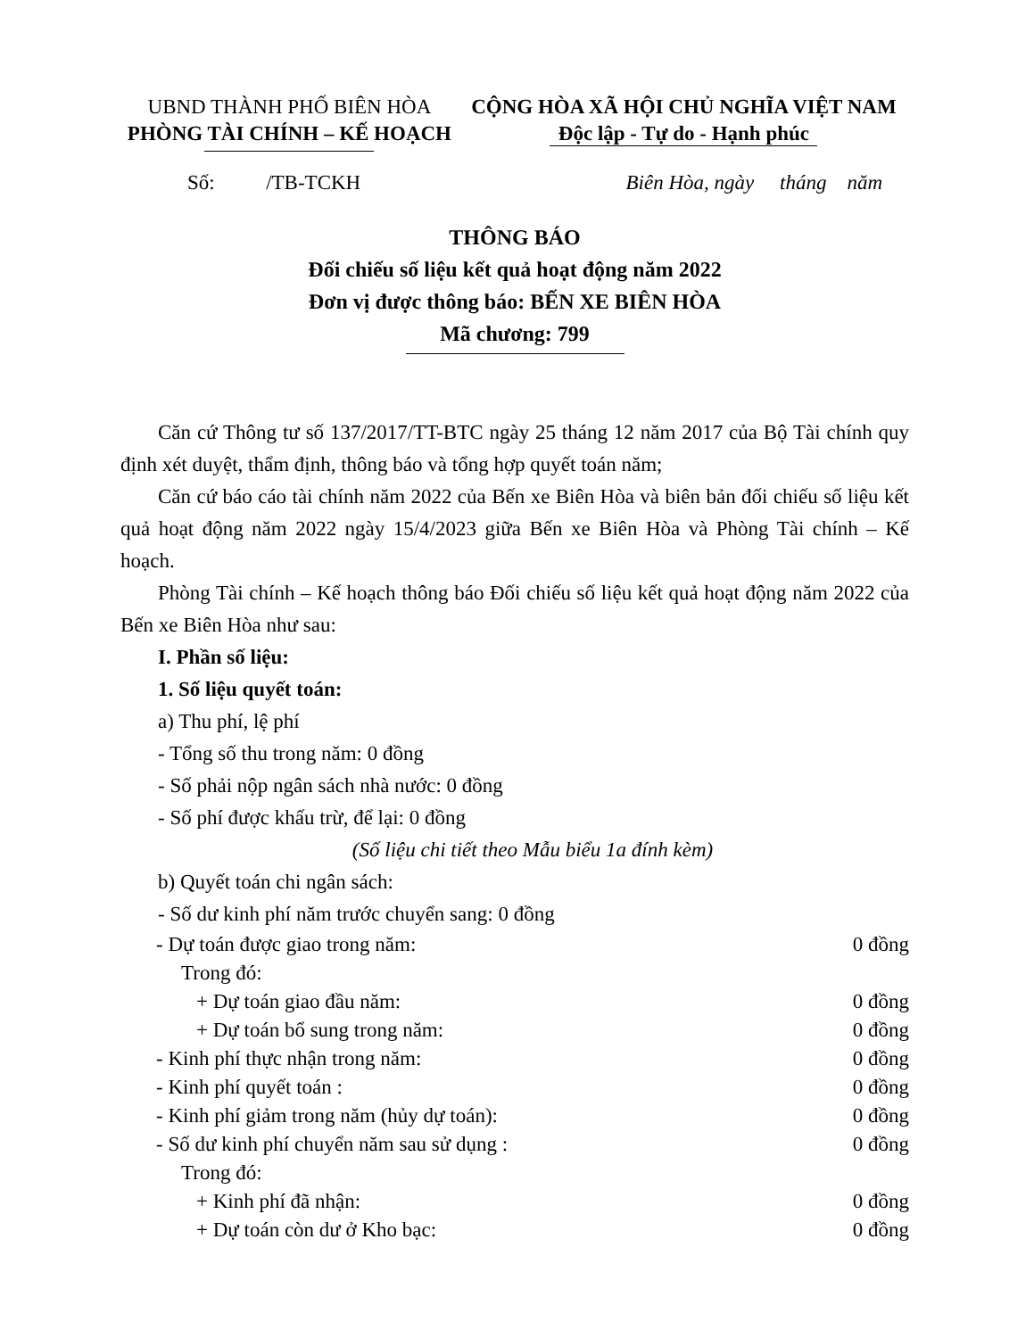UBND THÀNH PHỐ BIÊN HÒA
PHÒNG TÀI CHÍNH – KẾ HOẠCH
CỘNG HÒA XÃ HỘI CHỦ NGHĨA VIỆT NAM
Độc lập - Tự do - Hạnh phúc
Số: /TB-TCKH Biên Hòa, ngày tháng năm
THÔNG BÁO
Đối chiếu số liệu kết quả hoạt động năm 2022
Đơn vị được thông báo: BẾN XE BIÊN HÒA
Mã chương: 799
Căn cứ Thông tư số 137/2017/TT-BTC ngày 25 tháng 12 năm 2017 của Bộ Tài chính quy định xét duyệt, thẩm định, thông báo và tổng hợp quyết toán năm;
Căn cứ báo cáo tài chính năm 2022 của Bến xe Biên Hòa và biên bản đối chiếu số liệu kết quả hoạt động năm 2022 ngày 15/4/2023 giữa Bến xe Biên Hòa và Phòng Tài chính – Kế hoạch.
Phòng Tài chính – Kế hoạch thông báo Đối chiếu số liệu kết quả hoạt động năm 2022 của Bến xe Biên Hòa như sau:
I. Phần số liệu:
1. Số liệu quyết toán:
a) Thu phí, lệ phí
- Tổng số thu trong năm: 0 đồng
- Số phải nộp ngân sách nhà nước: 0 đồng
- Số phí được khấu trừ, để lại: 0 đồng
(Số liệu chi tiết theo Mẫu biểu 1a đính kèm)
b) Quyết toán chi ngân sách:
- Số dư kinh phí năm trước chuyển sang: 0 đồng
- Dự toán được giao trong năm: 0 đồng
Trong đó:
+ Dự toán giao đầu năm: 0 đồng
+ Dự toán bổ sung trong năm: 0 đồng
- Kinh phí thực nhận trong năm: 0 đồng
- Kinh phí quyết toán : 0 đồng
- Kinh phí giảm trong năm (hủy dự toán): 0 đồng
- Số dư kinh phí chuyển năm sau sử dụng : 0 đồng
Trong đó:
+ Kinh phí đã nhận: 0 đồng
+ Dự toán còn dư ở Kho bạc: 0 đồng